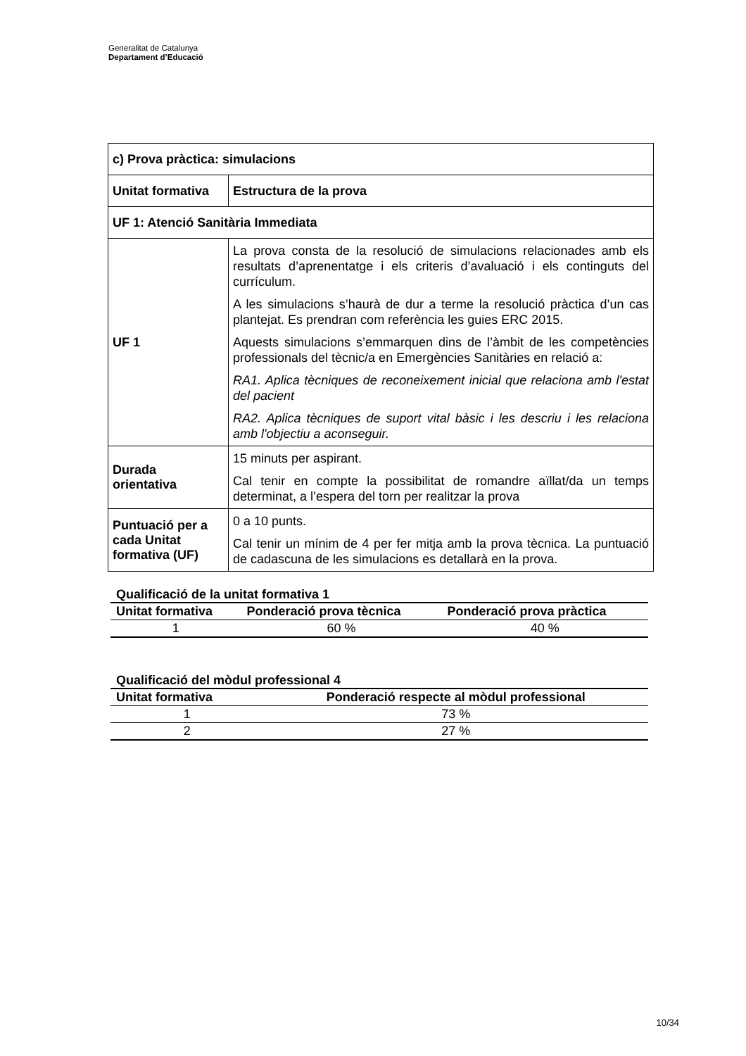Generalitat de Catalunya
Departament d’Educació
| c) Prova pràctica: simulacions | |
| Unitat formativa | Estructura de la prova |
| UF 1: Atenció Sanitària Immediata | |
| UF 1 | La prova consta de la resolució de simulacions relacionades amb els resultats d’aprenentatge i els criteris d’avaluació i els continguts del currículum. A les simulacions s’haurà de dur a terme la resolució pràctica d’un cas plantejat. Es prendran com referència les guies ERC 2015. Aquests simulacions s’emmarquen dins de l’àmbit de les competències professionals del tècnic/a en Emergències Sanitàries en relació a: RA1. Aplica tècniques de reconeixement inicial que relaciona amb l'estat del pacient RA2. Aplica tècniques de suport vital bàsic i les descriu i les relaciona amb l'objectiu a aconseguir. |
| Durada orientativa | 15 minuts per aspirant. Cal tenir en compte la possibilitat de romandre aïllat/da un temps determinat, a l’espera del torn per realitzar la prova |
| Puntuació per a cada Unitat formativa (UF) | 0 a 10 punts. Cal tenir un mínim de 4 per fer mitja amb la prova tècnica. La puntuació de cadascuna de les simulacions es detallarà en la prova. |
Qualificació de la unitat formativa 1
| Unitat formativa | Ponderació prova tècnica | Ponderació prova pràctica |
| --- | --- | --- |
| 1 | 60 % | 40 % |
Qualificació del mòdul professional 4
| Unitat formativa | Ponderació respecte al mòdul professional |
| --- | --- |
| 1 | 73 % |
| 2 | 27 % |
10/34